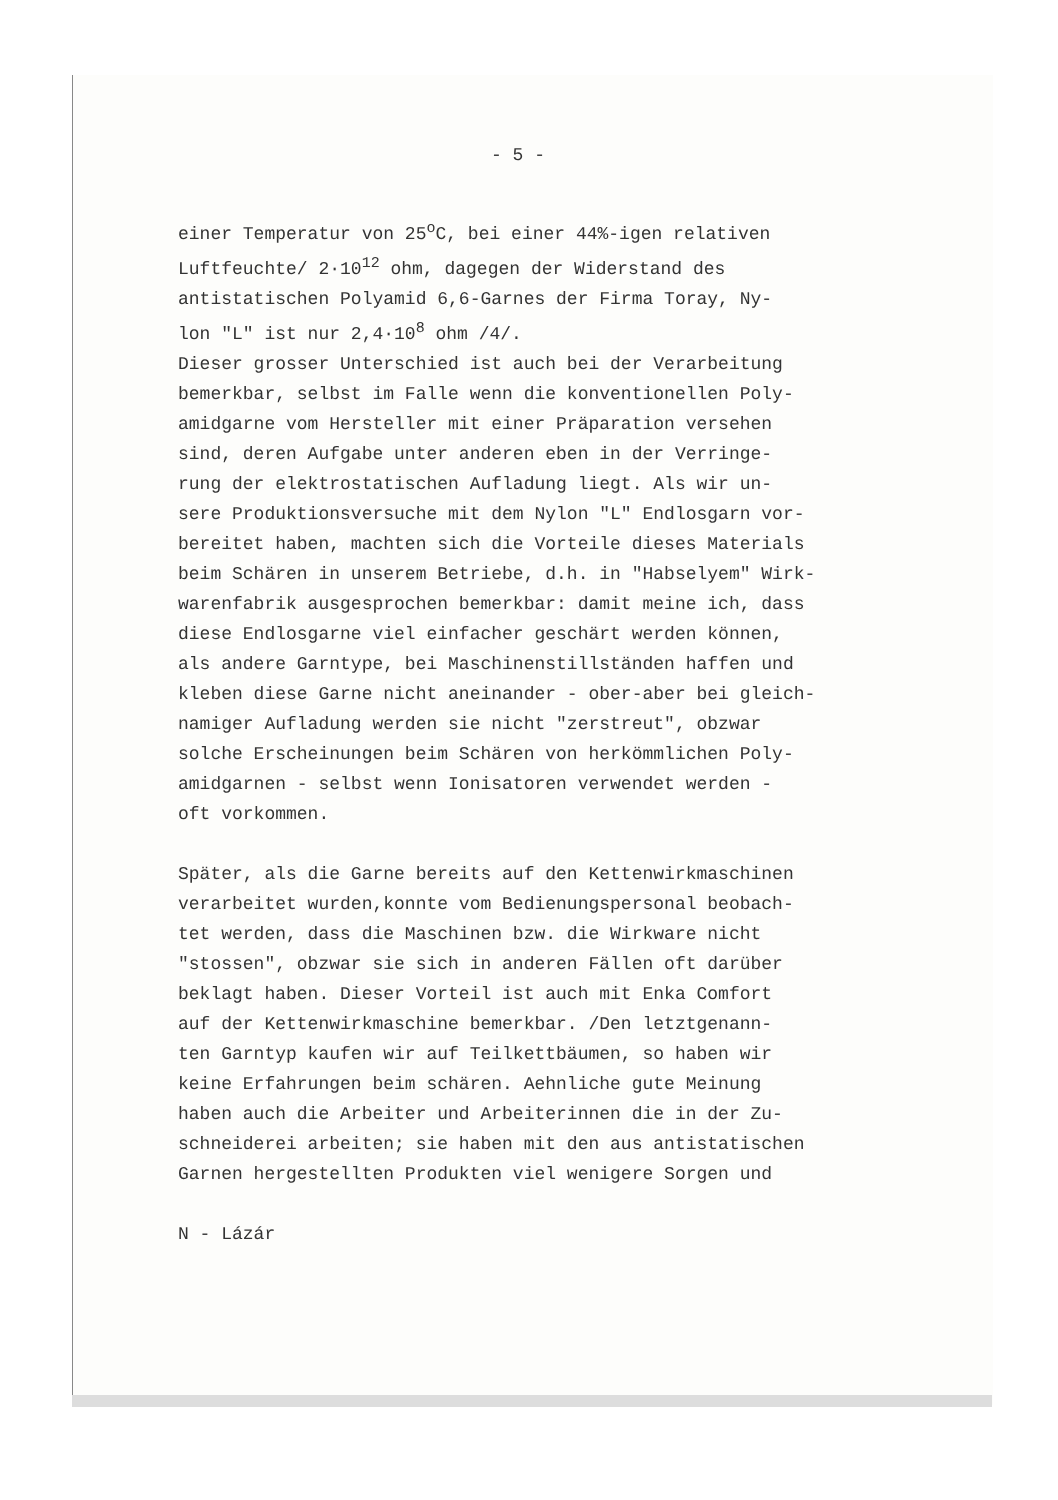- 5 -
einer Temperatur von 25<sup>o</sup>C, bei einer 44%-igen relativen
Luftfeuchte/ 2·10<sup>12</sup> ohm, dagegen der Widerstand des
antistatischen Polyamid 6,6-Garnes der Firma Toray, Ny-
lon "L" ist nur 2,4·10<sup>8</sup> ohm /4/.
Dieser grosser Unterschied ist auch bei der Verarbeitung
bemerkbar, selbst im Falle wenn die konventionellen Poly-
amidgarne vom Hersteller mit einer Präparation versehen
sind, deren Aufgabe unter anderen eben in der Verringe-
rung der elektrostatischen Aufladung liegt. Als wir un-
sere Produktionsversuche mit dem Nylon "L" Endlosgarn vor-
bereitet haben, machten sich die Vorteile dieses Materials
beim Schären in unserem Betriebe, d.h. in "Habselyem" Wirk-
warenfabrik ausgesprochen bemerkbar: damit meine ich, dass
diese Endlosgarne viel einfacher geschärt werden können,
als andere Garntype, bei Maschinenstillständen haffen und
kleben diese Garne nicht aneinander - ober-aber bei gleich-
namiger Aufladung werden sie nicht "zerstreut", obzwar
solche Erscheinungen beim Schären von herkömmlichen Poly-
amidgarnen - selbst wenn Ionisatoren verwendet werden -
oft vorkommen.
Später, als die Garne bereits auf den Kettenwirkmaschinen
verarbeitet wurden,konnte vom Bedienungspersonal beobach-
tet werden, dass die Maschinen bzw. die Wirkware nicht
"stossen", obzwar sie sich in anderen Fällen oft darüber
beklagt haben. Dieser Vorteil ist auch mit Enka Comfort
auf der Kettenwirkmaschine bemerkbar. /Den letztgenann-
ten Garntyp kaufen wir auf Teilkettbäumen, so haben wir
keine Erfahrungen beim schären. Aehnliche gute Meinung
haben auch die Arbeiter und Arbeiterinnen die in der Zu-
schneiderei arbeiten; sie haben mit den aus antistatischen
Garnen hergestellten Produkten viel wenigere Sorgen und
N - Lázár